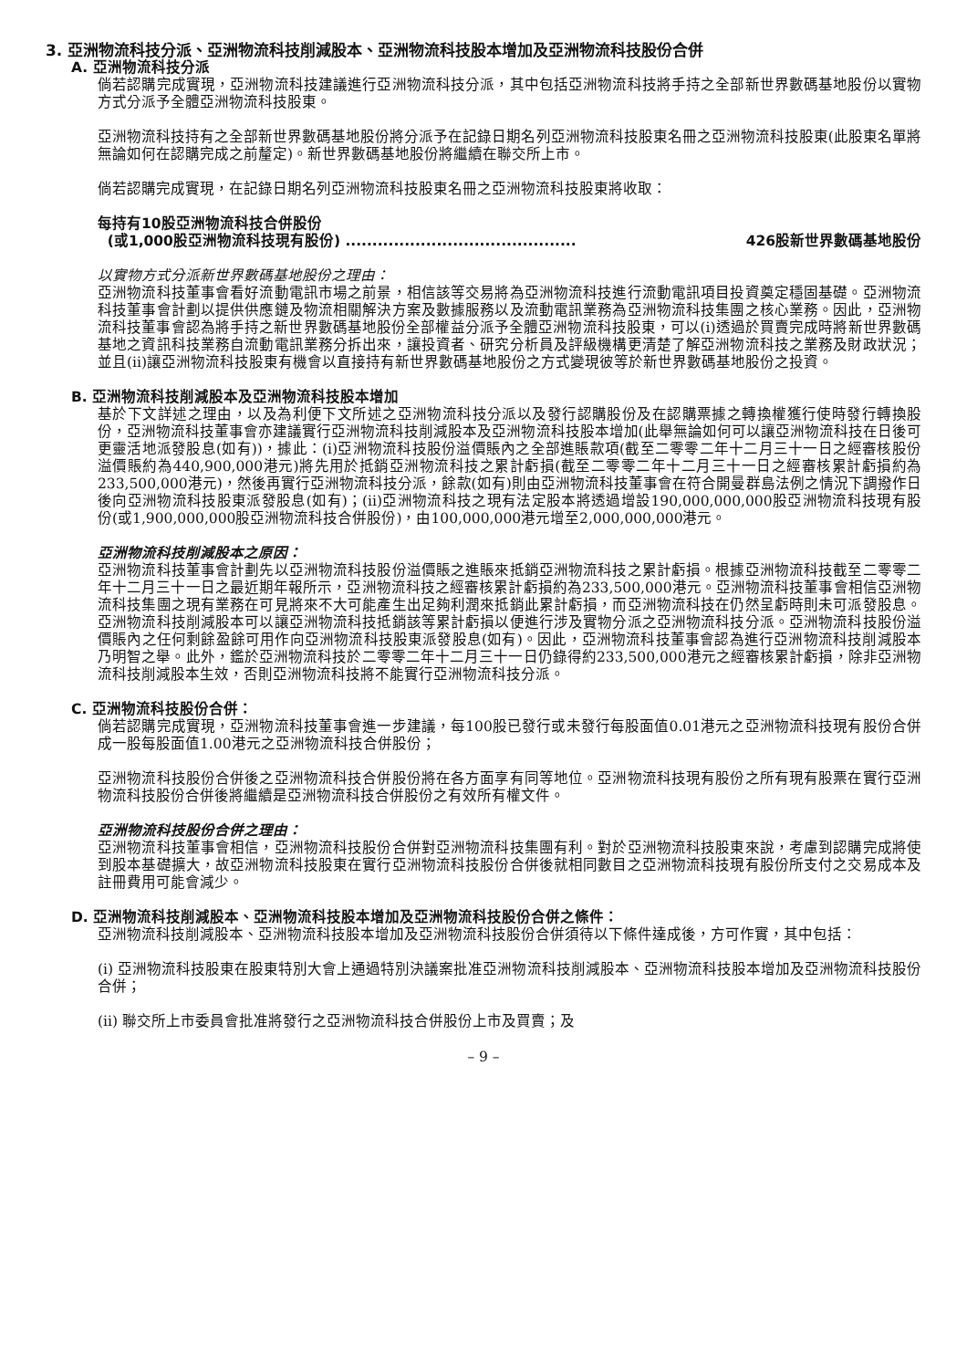3. 亞洲物流科技分派、亞洲物流科技削減股本、亞洲物流科技股本增加及亞洲物流科技股份合併
A. 亞洲物流科技分派
倘若認購完成實現，亞洲物流科技建議進行亞洲物流科技分派，其中包括亞洲物流科技將手持之全部新世界數碼基地股份以實物方式分派予全體亞洲物流科技股東。
亞洲物流科技持有之全部新世界數碼基地股份將分派予在記錄日期名列亞洲物流科技股東名冊之亞洲物流科技股東(此股東名單將無論如何在認購完成之前釐定)。新世界數碼基地股份將繼續在聯交所上市。
倘若認購完成實現，在記錄日期名列亞洲物流科技股東名冊之亞洲物流科技股東將收取：
每持有10股亞洲物流科技合併股份
(或1,000股亞洲物流科技現有股份) ........................................... 426股新世界數碼基地股份
以實物方式分派新世界數碼基地股份之理由：
亞洲物流科技董事會看好流動電訊市場之前景，相信該等交易將為亞洲物流科技進行流動電訊項目投資奠定穩固基礎。亞洲物流科技董事會計劃以提供供應鏈及物流相關解決方案及數據服務以及流動電訊業務為亞洲物流科技集團之核心業務。因此，亞洲物流科技董事會認為將手持之新世界數碼基地股份全部權益分派予全體亞洲物流科技股東，可以(i)透過於買賣完成時將新世界數碼基地之資訊科技業務自流動電訊業務分拆出來，讓投資者、研究分析員及評級機構更清楚了解亞洲物流科技之業務及財政狀況；並且(ii)讓亞洲物流科技股東有機會以直接持有新世界數碼基地股份之方式變現彼等於新世界數碼基地股份之投資。
B. 亞洲物流科技削減股本及亞洲物流科技股本增加
基於下文詳述之理由，以及為利便下文所述之亞洲物流科技分派以及發行認購股份及在認購票據之轉換權獲行使時發行轉換股份，亞洲物流科技董事會亦建議實行亞洲物流科技削減股本及亞洲物流科技股本增加(此舉無論如何可以讓亞洲物流科技在日後可更靈活地派發股息(如有))，據此：(i)亞洲物流科技股份溢價賬內之全部進賬款項(截至二零零二年十二月三十一日之經審核股份溢價賬約為440,900,000港元)將先用於抵銷亞洲物流科技之累計虧損(截至二零零二年十二月三十一日之經審核累計虧損約為233,500,000港元)，然後再實行亞洲物流科技分派，餘款(如有)則由亞洲物流科技董事會在符合開曼群島法例之情況下調撥作日後向亞洲物流科技股東派發股息(如有)；(ii)亞洲物流科技之現有法定股本將透過增設190,000,000,000股亞洲物流科技現有股份(或1,900,000,000股亞洲物流科技合併股份)，由100,000,000港元增至2,000,000,000港元。
亞洲物流科技削減股本之原因：
亞洲物流科技董事會計劃先以亞洲物流科技股份溢價賬之進賬來抵銷亞洲物流科技之累計虧損。根據亞洲物流科技截至二零零二年十二月三十一日之最近期年報所示，亞洲物流科技之經審核累計虧損約為233,500,000港元。亞洲物流科技董事會相信亞洲物流科技集團之現有業務在可見將來不大可能產生出足夠利潤來抵銷此累計虧損，而亞洲物流科技在仍然呈虧時則未可派發股息。亞洲物流科技削減股本可以讓亞洲物流科技抵銷該等累計虧損以便進行涉及實物分派之亞洲物流科技分派。亞洲物流科技股份溢價賬內之任何剩餘盈餘可用作向亞洲物流科技股東派發股息(如有)。因此，亞洲物流科技董事會認為進行亞洲物流科技削減股本乃明智之舉。此外，鑑於亞洲物流科技於二零零二年十二月三十一日仍錄得約233,500,000港元之經審核累計虧損，除非亞洲物流科技削減股本生效，否則亞洲物流科技將不能實行亞洲物流科技分派。
C. 亞洲物流科技股份合併：
倘若認購完成實現，亞洲物流科技董事會進一步建議，每100股已發行或未發行每股面值0.01港元之亞洲物流科技現有股份合併成一股每股面值1.00港元之亞洲物流科技合併股份；
亞洲物流科技股份合併後之亞洲物流科技合併股份將在各方面享有同等地位。亞洲物流科技現有股份之所有現有股票在實行亞洲物流科技股份合併後將繼續是亞洲物流科技合併股份之有效所有權文件。
亞洲物流科技股份合併之理由：
亞洲物流科技董事會相信，亞洲物流科技股份合併對亞洲物流科技集團有利。對於亞洲物流科技股東來說，考慮到認購完成將使到股本基礎擴大，故亞洲物流科技股東在實行亞洲物流科技股份合併後就相同數目之亞洲物流科技現有股份所支付之交易成本及註冊費用可能會減少。
D. 亞洲物流科技削減股本、亞洲物流科技股本增加及亞洲物流科技股份合併之條件：
亞洲物流科技削減股本、亞洲物流科技股本增加及亞洲物流科技股份合併須待以下條件達成後，方可作實，其中包括：
(i) 亞洲物流科技股東在股東特別大會上通過特別決議案批准亞洲物流科技削減股本、亞洲物流科技股本增加及亞洲物流科技股份合併；
(ii) 聯交所上市委員會批准將發行之亞洲物流科技合併股份上市及買賣；及
– 9 –